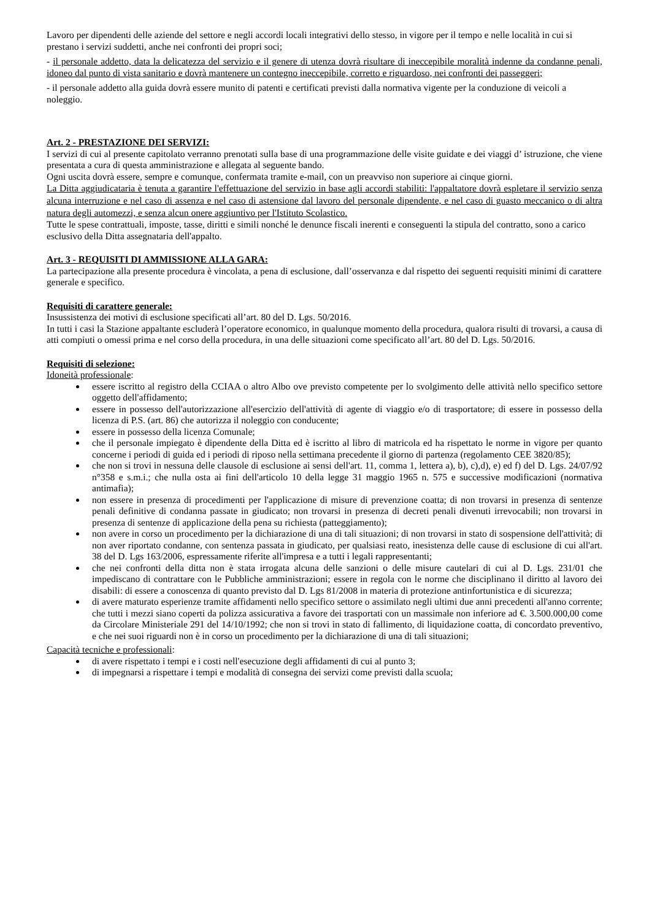Lavoro per dipendenti delle aziende del settore e negli accordi locali integrativi dello stesso, in vigore per il tempo e nelle località in cui si prestano i servizi suddetti, anche nei confronti dei propri soci;
- il personale addetto, data la delicatezza del servizio e il genere di utenza dovrà risultare di ineccepibile moralità indenne da condanne penali, idoneo dal punto di vista sanitario e dovrà mantenere un contegno ineccepibile, corretto e riguardoso, nei confronti dei passeggeri;
- il personale addetto alla guida dovrà essere munito di patenti e certificati previsti dalla normativa vigente per la conduzione di veicoli a noleggio.
Art. 2 - PRESTAZIONE DEI SERVIZI:
I servizi di cui al presente capitolato verranno prenotati sulla base di una programmazione delle visite guidate e dei viaggi d’ istruzione, che viene presentata a cura di questa amministrazione e allegata al seguente bando.
Ogni uscita dovrà essere, sempre e comunque, confermata tramite e-mail, con un preavviso non superiore ai cinque giorni.
La Ditta aggiudicataria è tenuta a garantire l'effettuazione del servizio in base agli accordi stabiliti: l'appaltatore dovrà espletare il servizio senza alcuna interruzione e nel caso di assenza e nel caso di astensione dal lavoro del personale dipendente, e nel caso di guasto meccanico o di altra natura degli automezzi, e senza alcun onere aggiuntivo per l'Istituto Scolastico.
Tutte le spese contrattuali, imposte, tasse, diritti e simili nonché le denunce fiscali inerenti e conseguenti la stipula del contratto, sono a carico esclusivo della Ditta assegnataria dell'appalto.
Art. 3 - REQUISITI DI AMMISSIONE ALLA GARA:
La partecipazione alla presente procedura è vincolata, a pena di esclusione, dall’osservanza e dal rispetto dei seguenti requisiti minimi di carattere generale e specifico.
Requisiti di carattere generale:
Insussistenza dei motivi di esclusione specificati all’art. 80 del D. Lgs. 50/2016.
In tutti i casi la Stazione appaltante escluderà l’operatore economico, in qualunque momento della procedura, qualora risulti di trovarsi, a causa di atti compiuti o omessi prima e nel corso della procedura, in una delle situazioni come specificato all’art. 80 del D. Lgs. 50/2016.
Requisiti di selezione:
Idoneità professionale:
essere iscritto al registro della CCIAA o altro Albo ove previsto competente per lo svolgimento delle attività nello specifico settore oggetto dell'affidamento;
essere in possesso dell'autorizzazione all'esercizio dell'attività di agente di viaggio e/o di trasportatore; di essere in possesso della licenza di P.S. (art. 86) che autorizza il noleggio con conducente;
essere in possesso della licenza Comunale;
che il personale impiegato è dipendente della Ditta ed è iscritto al libro di matricola ed ha rispettato le norme in vigore per quanto concerne i periodi di guida ed i periodi di riposo nella settimana precedente il giorno di partenza (regolamento CEE 3820/85);
che non si trovi in nessuna delle clausole di esclusione ai sensi dell'art. 11, comma 1, lettera a), b), c),d), e) ed f) del D. Lgs. 24/07/92 n°358 e s.m.i.; che nulla osta ai fini dell'articolo 10 della legge 31 maggio 1965 n. 575 e successive modificazioni (normativa antimafia);
non essere in presenza di procedimenti per l'applicazione di misure di prevenzione coatta; di non trovarsi in presenza di sentenze penali definitive di condanna passate in giudicato; non trovarsi in presenza di decreti penali divenuti irrevocabili; non trovarsi in presenza di sentenze di applicazione della pena su richiesta (patteggiamento);
non avere in corso un procedimento per la dichiarazione di una di tali situazioni; di non trovarsi in stato di sospensione dell'attività; di non aver riportato condanne, con sentenza passata in giudicato, per qualsiasi reato, inesistenza delle cause di esclusione di cui all'art. 38 del D. Lgs 163/2006, espressamente riferite all'impresa e a tutti i legali rappresentanti;
che nei confronti della ditta non è stata irrogata alcuna delle sanzioni o delle misure cautelari di cui al D. Lgs. 231/01 che impediscano di contrattare con le Pubbliche amministrazioni; essere in regola con le norme che disciplinano il diritto al lavoro dei disabili: di essere a conoscenza di quanto previsto dal D. Lgs 81/2008 in materia di protezione antinfortunistica e di sicurezza;
di avere maturato esperienze tramite affidamenti nello specifico settore o assimilato negli ultimi due anni precedenti all'anno corrente; che tutti i mezzi siano coperti da polizza assicurativa a favore dei trasportati con un massimale non inferiore ad €. 3.500.000,00 come da Circolare Ministeriale 291 del 14/10/1992; che non si trovi in stato di fallimento, di liquidazione coatta, di concordato preventivo, e che nei suoi riguardi non è in corso un procedimento per la dichiarazione di una di tali situazioni;
Capacità tecniche e professionali:
di avere rispettato i tempi e i costi nell'esecuzione degli affidamenti di cui al punto 3;
di impegnarsi a rispettare i tempi e modalità di consegna dei servizi come previsti dalla scuola;